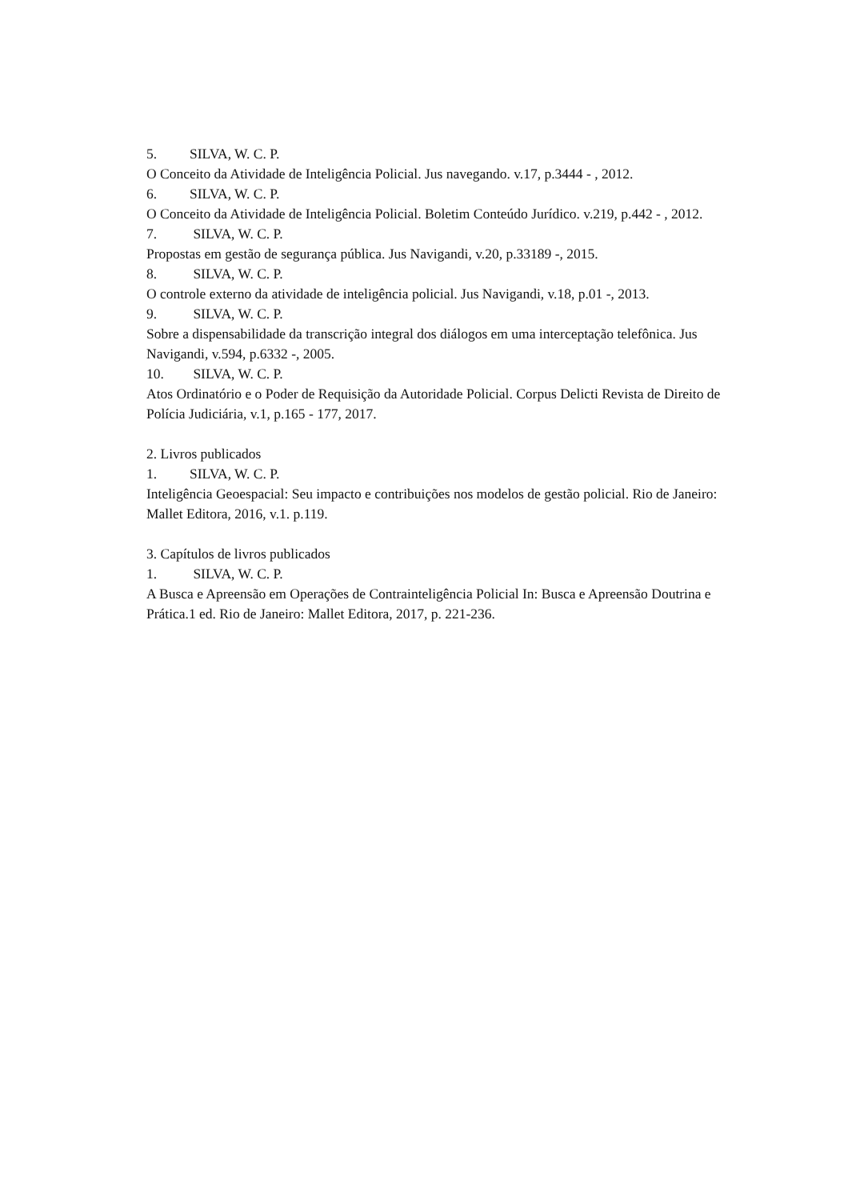5. SILVA, W. C. P.
O Conceito da Atividade de Inteligência Policial. Jus navegando. v.17, p.3444 - , 2012.
6. SILVA, W. C. P.
O Conceito da Atividade de Inteligência Policial. Boletim Conteúdo Jurídico. v.219, p.442 - , 2012.
7. SILVA, W. C. P.
Propostas em gestão de segurança pública. Jus Navigandi, v.20, p.33189 -, 2015.
8. SILVA, W. C. P.
O controle externo da atividade de inteligência policial. Jus Navigandi, v.18, p.01 -, 2013.
9. SILVA, W. C. P.
Sobre a dispensabilidade da transcrição integral dos diálogos em uma interceptação telefônica. Jus Navigandi, v.594, p.6332 -, 2005.
10. SILVA, W. C. P.
Atos Ordinatório e o Poder de Requisição da Autoridade Policial. Corpus Delicti Revista de Direito de Polícia Judiciária, v.1, p.165 - 177, 2017.
2. Livros publicados
1. SILVA, W. C. P.
Inteligência Geoespacial: Seu impacto e contribuições nos modelos de gestão policial. Rio de Janeiro: Mallet Editora, 2016, v.1. p.119.
3. Capítulos de livros publicados
1. SILVA, W. C. P.
A Busca e Apreensão em Operações de Contrainteligência Policial In: Busca e Apreensão Doutrina e Prática.1 ed. Rio de Janeiro: Mallet Editora, 2017, p. 221-236.